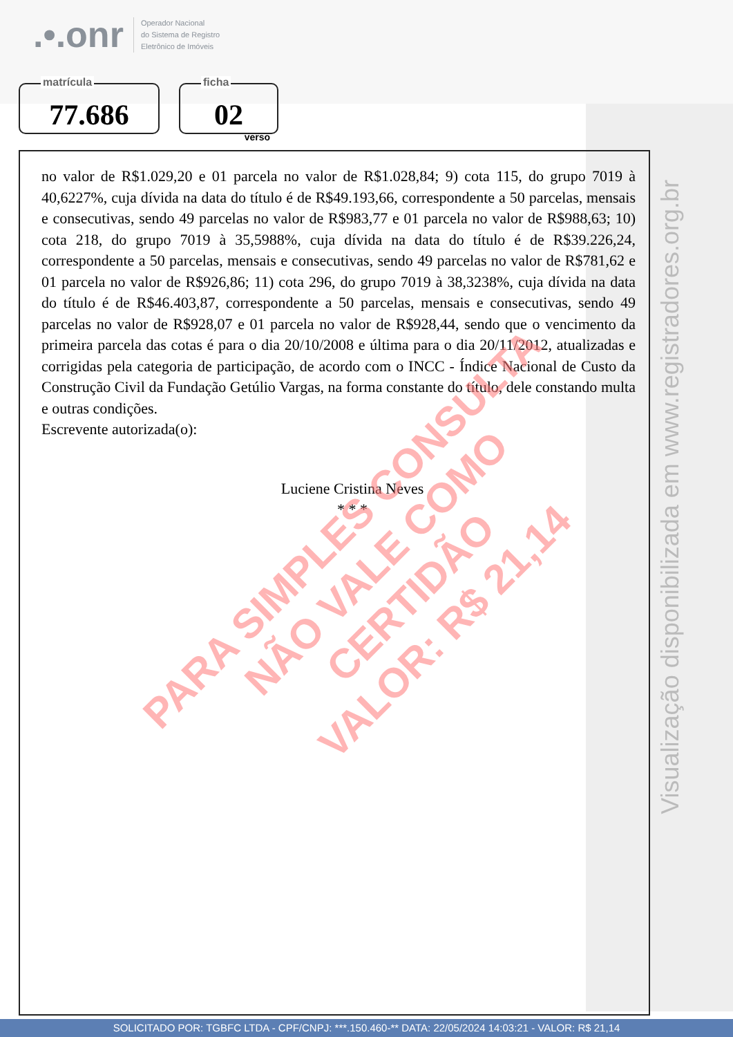.•.onr Operador Nacional
do Sistema de Registro
Eletrônico de Imóveis
matrícula
77.686
ficha
02
verso
Visualização disponibilizada em www.registradores.org.br
no valor de R$1.029,20 e 01 parcela no valor de R$1.028,84; 9) cota 115, do grupo 7019 à 40,6227%, cuja dívida na data do título é de R$49.193,66, correspondente a 50 parcelas, mensais e consecutivas, sendo 49 parcelas no valor de R$983,77 e 01 parcela no valor de R$988,63; 10) cota 218, do grupo 7019 à 35,5988%, cuja dívida na data do título é de R$39.226,24, correspondente a 50 parcelas, mensais e consecutivas, sendo 49 parcelas no valor de R$781,62 e 01 parcela no valor de R$926,86; 11) cota 296, do grupo 7019 à 38,3238%, cuja dívida na data do título é de R$46.403,87, correspondente a 50 parcelas, mensais e consecutivas, sendo 49 parcelas no valor de R$928,07 e 01 parcela no valor de R$928,44, sendo que o vencimento da primeira parcela das cotas é para o dia 20/10/2008 e última para o dia 20/11/2012, atualizadas e corrigidas pela categoria de participação, de acordo com o INCC - Índice Nacional de Custo da Construção Civil da Fundação Getúlio Vargas, na forma constante do título, dele constando multa e outras condições.
Escrevente autorizada(o):
Luciene Cristina Neves
* * *
PARA SIMPLES CONSULTA
NÃO VALE COMO CERTIDÃO
VALOR: R$ 21,14
SOLICITADO POR: TGBFC LTDA - CPF/CNPJ: ***.150.460-** DATA: 22/05/2024 14:03:21 - VALOR: R$ 21,14